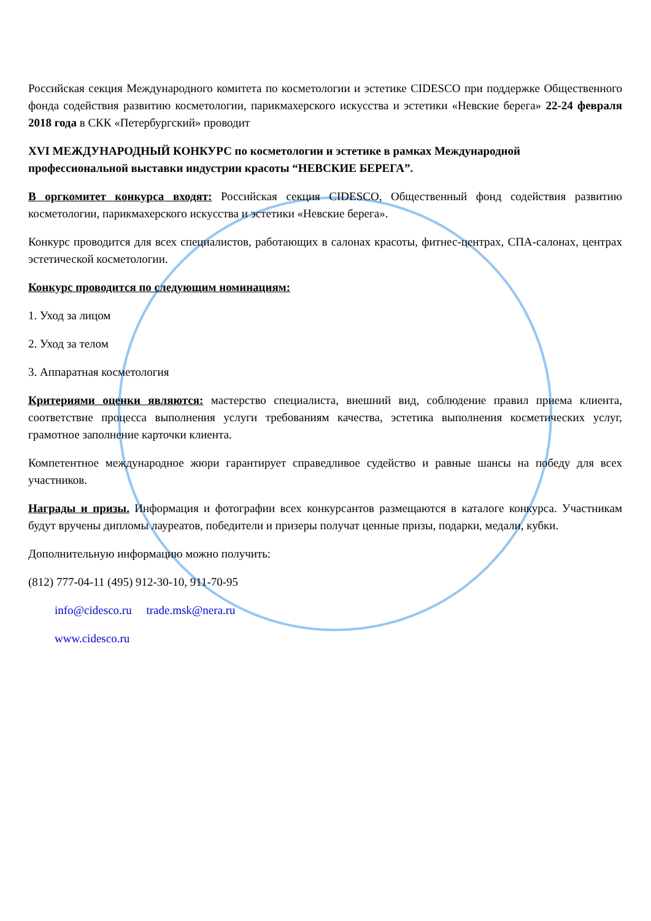Российская секция Международного комитета по косметологии и эстетике CIDESCO при поддержке Общественного фонда содействия развитию косметологии, парикмахерского искусства и эстетики «Невские берега» 22-24 февраля 2018 года в СКК «Петербургский» проводит
XVI МЕЖДУНАРОДНЫЙ КОНКУРС по косметологии и эстетике в рамках Международной профессиональной выставки индустрии красоты “НЕВСКИЕ БЕРЕГА”.
В оргкомитет конкурса входят: Российская секция CIDESCO, Общественный фонд содействия развитию косметологии, парикмахерского искусства и эстетики «Невские берега».
Конкурс проводится для всех специалистов, работающих в салонах красоты, фитнес-центрах, СПА-салонах, центрах эстетической косметологии.
Конкурс проводится по следующим номинациям:
1. Уход за лицом
2. Уход за телом
3. Аппаратная косметология
Критериями оценки являются: мастерство специалиста, внешний вид, соблюдение правил приема клиента, соответствие процесса выполнения услуги требованиям качества, эстетика выполнения косметических услуг, грамотное заполнение карточки клиента.
Компетентное международное жюри гарантирует справедливое судейство и равные шансы на победу для всех участников.
Награды и призы. Информация и фотографии всех конкурсантов размещаются в каталоге конкурса. Участникам будут вручены дипломы лауреатов, победители и призеры получат ценные призы, подарки, медали, кубки.
Дополнительную информацию можно получить:
(812) 777-04-11 (495) 912-30-10, 911-70-95
info@cidesco.ru trade.msk@nera.ru
www.cidesco.ru